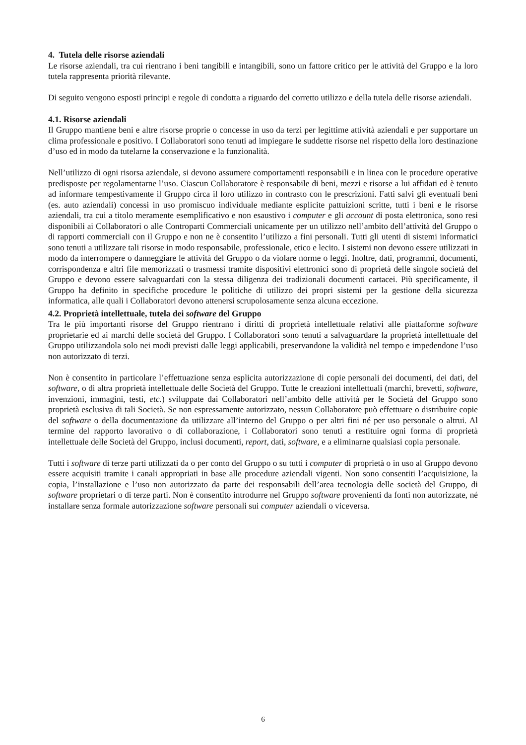4. Tutela delle risorse aziendali
Le risorse aziendali, tra cui rientrano i beni tangibili e intangibili, sono un fattore critico per le attività del Gruppo e la loro tutela rappresenta priorità rilevante.
Di seguito vengono esposti principi e regole di condotta a riguardo del corretto utilizzo e della tutela delle risorse aziendali.
4.1. Risorse aziendali
Il Gruppo mantiene beni e altre risorse proprie o concesse in uso da terzi per legittime attività aziendali e per supportare un clima professionale e positivo. I Collaboratori sono tenuti ad impiegare le suddette risorse nel rispetto della loro destinazione d’uso ed in modo da tutelarne la conservazione e la funzionalità.
Nell’utilizzo di ogni risorsa aziendale, si devono assumere comportamenti responsabili e in linea con le procedure operative predisposte per regolamentarne l’uso. Ciascun Collaboratore è responsabile di beni, mezzi e risorse a lui affidati ed è tenuto ad informare tempestivamente il Gruppo circa il loro utilizzo in contrasto con le prescrizioni. Fatti salvi gli eventuali beni (es. auto aziendali) concessi in uso promiscuo individuale mediante esplicite pattuizioni scritte, tutti i beni e le risorse aziendali, tra cui a titolo meramente esemplificativo e non esaustivo i computer e gli account di posta elettronica, sono resi disponibili ai Collaboratori o alle Controparti Commerciali unicamente per un utilizzo nell’ambito dell’attività del Gruppo o di rapporti commerciali con il Gruppo e non ne è consentito l’utilizzo a fini personali. Tutti gli utenti di sistemi informatici sono tenuti a utilizzare tali risorse in modo responsabile, professionale, etico e lecito. I sistemi non devono essere utilizzati in modo da interrompere o danneggiare le attività del Gruppo o da violare norme o leggi. Inoltre, dati, programmi, documenti, corrispondenza e altri file memorizzati o trasmessi tramite dispositivi elettronici sono di proprietà delle singole società del Gruppo e devono essere salvaguardati con la stessa diligenza dei tradizionali documenti cartacei. Più specificamente, il Gruppo ha definito in specifiche procedure le politiche di utilizzo dei propri sistemi per la gestione della sicurezza informatica, alle quali i Collaboratori devono attenersi scrupolosamente senza alcuna eccezione.
4.2. Proprietà intellettuale, tutela dei software del Gruppo
Tra le più importanti risorse del Gruppo rientrano i diritti di proprietà intellettuale relativi alle piattaforme software proprietarie ed ai marchi delle società del Gruppo. I Collaboratori sono tenuti a salvaguardare la proprietà intellettuale del Gruppo utilizzandola solo nei modi previsti dalle leggi applicabili, preservandone la validità nel tempo e impedendone l’uso non autorizzato di terzi.
Non è consentito in particolare l’effettuazione senza esplicita autorizzazione di copie personali dei documenti, dei dati, del software, o di altra proprietà intellettuale delle Società del Gruppo. Tutte le creazioni intellettuali (marchi, brevetti, software, invenzioni, immagini, testi, etc.) sviluppate dai Collaboratori nell’ambito delle attività per le Società del Gruppo sono proprietà esclusiva di tali Società. Se non espressamente autorizzato, nessun Collaboratore può effettuare o distribuire copie del software o della documentazione da utilizzare all’interno del Gruppo o per altri fini né per uso personale o altrui. Al termine del rapporto lavorativo o di collaborazione, i Collaboratori sono tenuti a restituire ogni forma di proprietà intellettuale delle Società del Gruppo, inclusi documenti, report, dati, software, e a eliminarne qualsiasi copia personale.
Tutti i software di terze parti utilizzati da o per conto del Gruppo o su tutti i computer di proprietà o in uso al Gruppo devono essere acquisiti tramite i canali appropriati in base alle procedure aziendali vigenti. Non sono consentiti l’acquisizione, la copia, l’installazione e l’uso non autorizzato da parte dei responsabili dell’area tecnologia delle società del Gruppo, di software proprietari o di terze parti. Non è consentito introdurre nel Gruppo software provenienti da fonti non autorizzate, né installare senza formale autorizzazione software personali sui computer aziendali o viceversa.
6